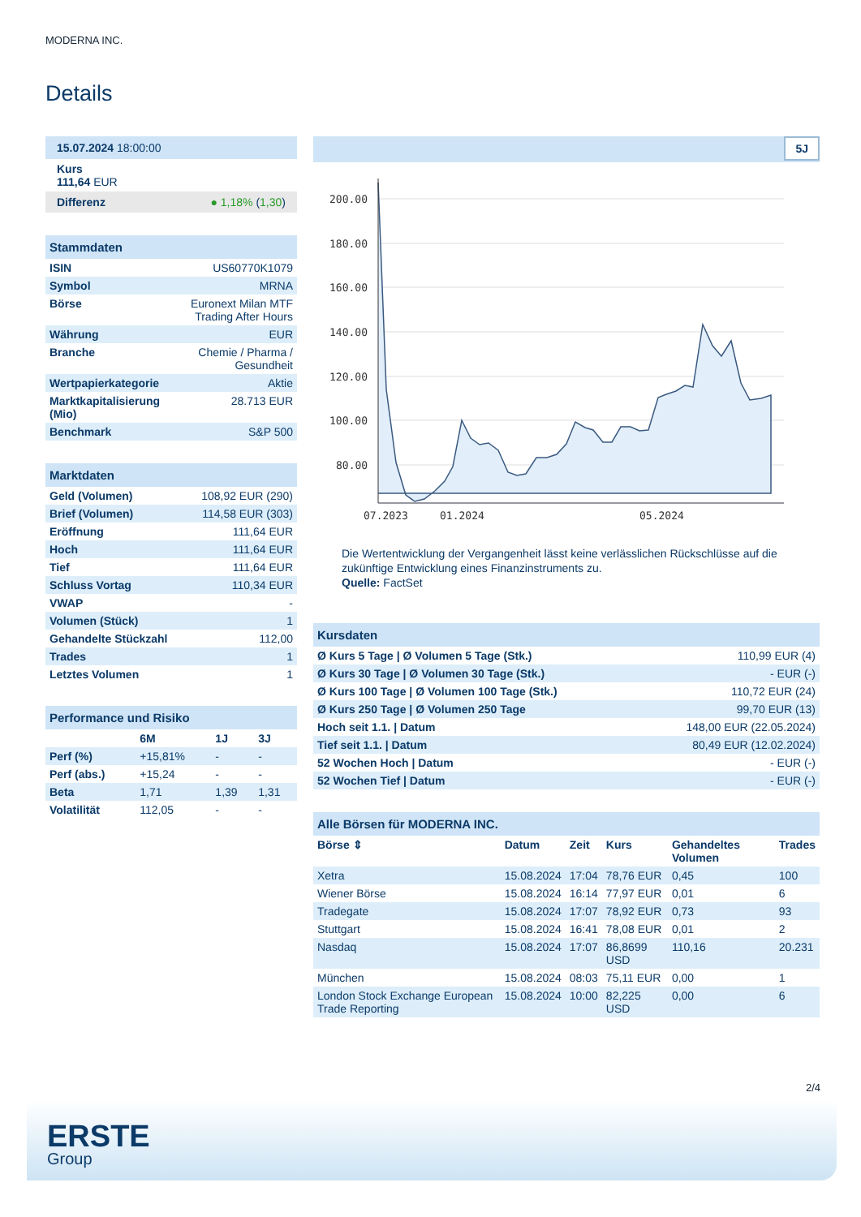MODERNA INC.
Details
15.07.2024 18:00:00
Kurs
111,64 EUR
Differenz ● 1,18% (1,30)
Stammdaten
| ISIN | US60770K1079 |
| Symbol | MRNA |
| Börse | Euronext Milan MTF Trading After Hours |
| Währung | EUR |
| Branche | Chemie / Pharma / Gesundheit |
| Wertpapierkategorie | Aktie |
| Marktkapitalisierung (Mio) | 28.713 EUR |
| Benchmark | S&P 500 |
Marktdaten
| Geld (Volumen) | 108,92 EUR (290) |
| Brief (Volumen) | 114,58 EUR (303) |
| Eröffnung | 111,64 EUR |
| Hoch | 111,64 EUR |
| Tief | 111,64 EUR |
| Schluss Vortag | 110,34 EUR |
| VWAP | - |
| Volumen (Stück) | 1 |
| Gehandelte Stückzahl | 112,00 |
| Trades | 1 |
| Letztes Volumen | 1 |
Performance und Risiko
| | 6M | 1J | 3J |
| --- | --- | --- | --- |
| Perf (%) | +15,81% | - | - |
| Perf (abs.) | +15,24 | - | - |
| Beta | 1,71 | 1,39 | 1,31 |
| Volatilität | 112,05 | - | - |
5J
200.00
180.00
160.00
140.00
120.00
100.00
80.00
07.2023
01.2024
05.2024
Die Wertentwicklung der Vergangenheit lässt keine verlässlichen Rückschlüsse auf die zukünftige Entwicklung eines Finanzinstruments zu.
Quelle: FactSet
Kursdaten
| Ø Kurs 5 Tage / Ø Volumen 5 Tage (Stk.) | 110,99 EUR (4) |
| Ø Kurs 30 Tage / Ø Volumen 30 Tage (Stk.) | - EUR (-) |
| Ø Kurs 100 Tage / Ø Volumen 100 Tage (Stk.) | 110,72 EUR (24) |
| Ø Kurs 250 Tage / Ø Volumen 250 Tage | 99,70 EUR (13) |
| Hoch seit 1.1. / Datum | 148,00 EUR (22.05.2024) |
| Tief seit 1.1. / Datum | 80,49 EUR (12.02.2024) |
| 52 Wochen Hoch / Datum | - EUR (-) |
| 52 Wochen Tief / Datum | - EUR (-) |
Alle Börsen für MODERNA INC.
| Börse ⇕ | Datum | Zeit | Kurs | Gehandeltes Volumen | Trades |
| --- | --- | --- | --- | --- | --- |
| Xetra | 15.08.2024 | 17:04 | 78,76 EUR | 0,45 | 100 |
| Wiener Börse | 15.08.2024 | 16:14 | 77,97 EUR | 0,01 | 6 |
| Tradegate | 15.08.2024 | 17:07 | 78,92 EUR | 0,73 | 93 |
| Stuttgart | 15.08.2024 | 16:41 | 78,08 EUR | 0,01 | 2 |
| Nasdaq | 15.08.2024 | 17:07 | 86,8699 USD | 110,16 | 20.231 |
| München | 15.08.2024 | 08:03 | 75,11 EUR | 0,00 | 1 |
| London Stock Exchange European Trade Reporting | 15.08.2024 | 10:00 | 82,225 USD | 0,00 | 6 |
2/4
ERSTE
Group